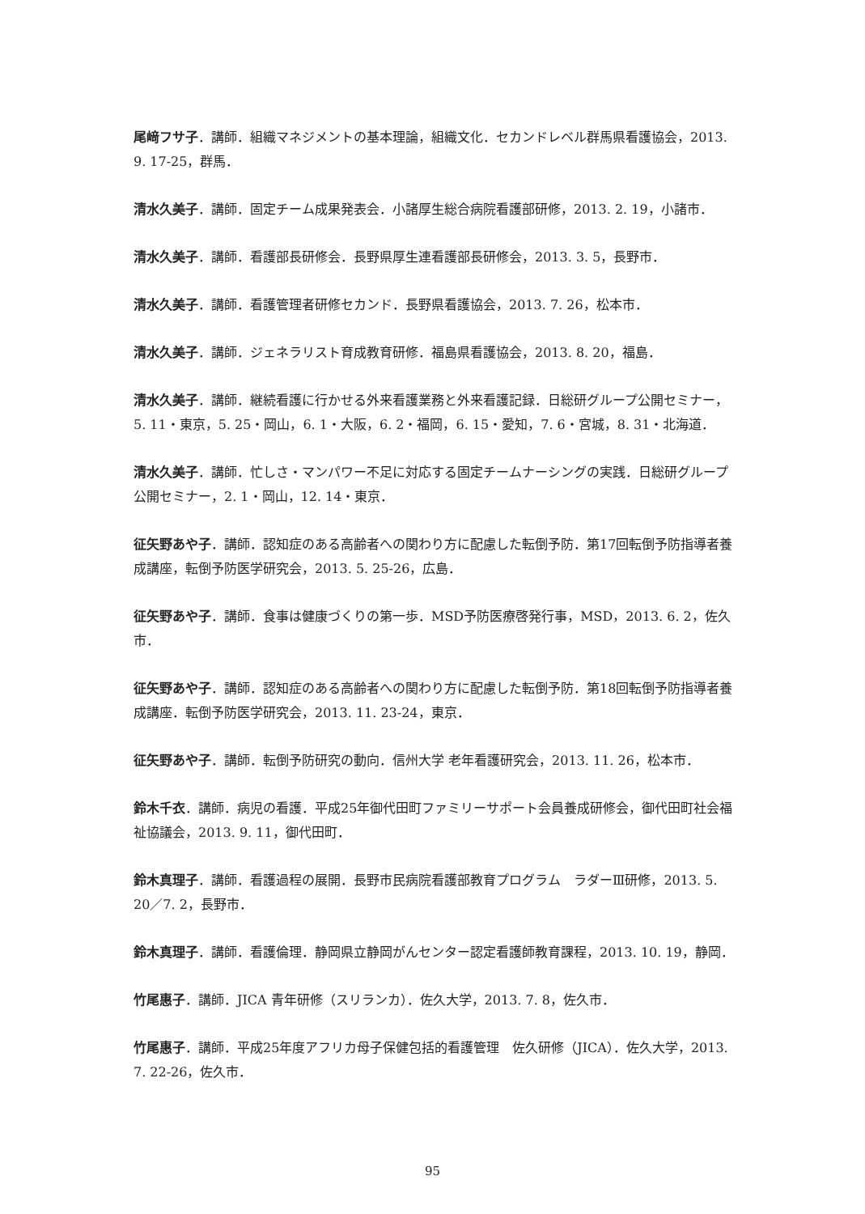尾﨑フサ子．講師．組織マネジメントの基本理論，組織文化．セカンドレベル群馬県看護協会，2013. 9. 17-25，群馬．
清水久美子．講師．固定チーム成果発表会．小諸厚生総合病院看護部研修，2013. 2. 19，小諸市．
清水久美子．講師．看護部長研修会．長野県厚生連看護部長研修会，2013. 3. 5，長野市．
清水久美子．講師．看護管理者研修セカンド．長野県看護協会，2013. 7. 26，松本市．
清水久美子．講師．ジェネラリスト育成教育研修．福島県看護協会，2013. 8. 20，福島．
清水久美子．講師．継続看護に行かせる外来看護業務と外来看護記録．日総研グループ公開セミナー，5. 11・東京，5. 25・岡山，6. 1・大阪，6. 2・福岡，6. 15・愛知，7. 6・宮城，8. 31・北海道．
清水久美子．講師．忙しさ・マンパワー不足に対応する固定チームナーシングの実践．日総研グループ公開セミナー，2. 1・岡山，12. 14・東京．
征矢野あや子．講師．認知症のある高齢者への関わり方に配慮した転倒予防．第17回転倒予防指導者養成講座，転倒予防医学研究会，2013. 5. 25-26，広島．
征矢野あや子．講師．食事は健康づくりの第一歩．MSD予防医療啓発行事，MSD，2013. 6. 2，佐久市．
征矢野あや子．講師．認知症のある高齢者への関わり方に配慮した転倒予防．第18回転倒予防指導者養成講座．転倒予防医学研究会，2013. 11. 23-24，東京．
征矢野あや子．講師．転倒予防研究の動向．信州大学 老年看護研究会，2013. 11. 26，松本市．
鈴木千衣．講師．病児の看護．平成25年御代田町ファミリーサポート会員養成研修会，御代田町社会福祉協議会，2013. 9. 11，御代田町．
鈴木真理子．講師．看護過程の展開．長野市民病院看護部教育プログラム　ラダーⅢ研修，2013. 5. 20／7. 2，長野市．
鈴木真理子．講師．看護倫理．静岡県立静岡がんセンター認定看護師教育課程，2013. 10. 19，静岡．
竹尾惠子．講師．JICA 青年研修（スリランカ）．佐久大学，2013. 7. 8，佐久市．
竹尾惠子．講師．平成25年度アフリカ母子保健包括的看護管理　佐久研修（JICA）．佐久大学，2013. 7. 22-26，佐久市．
95